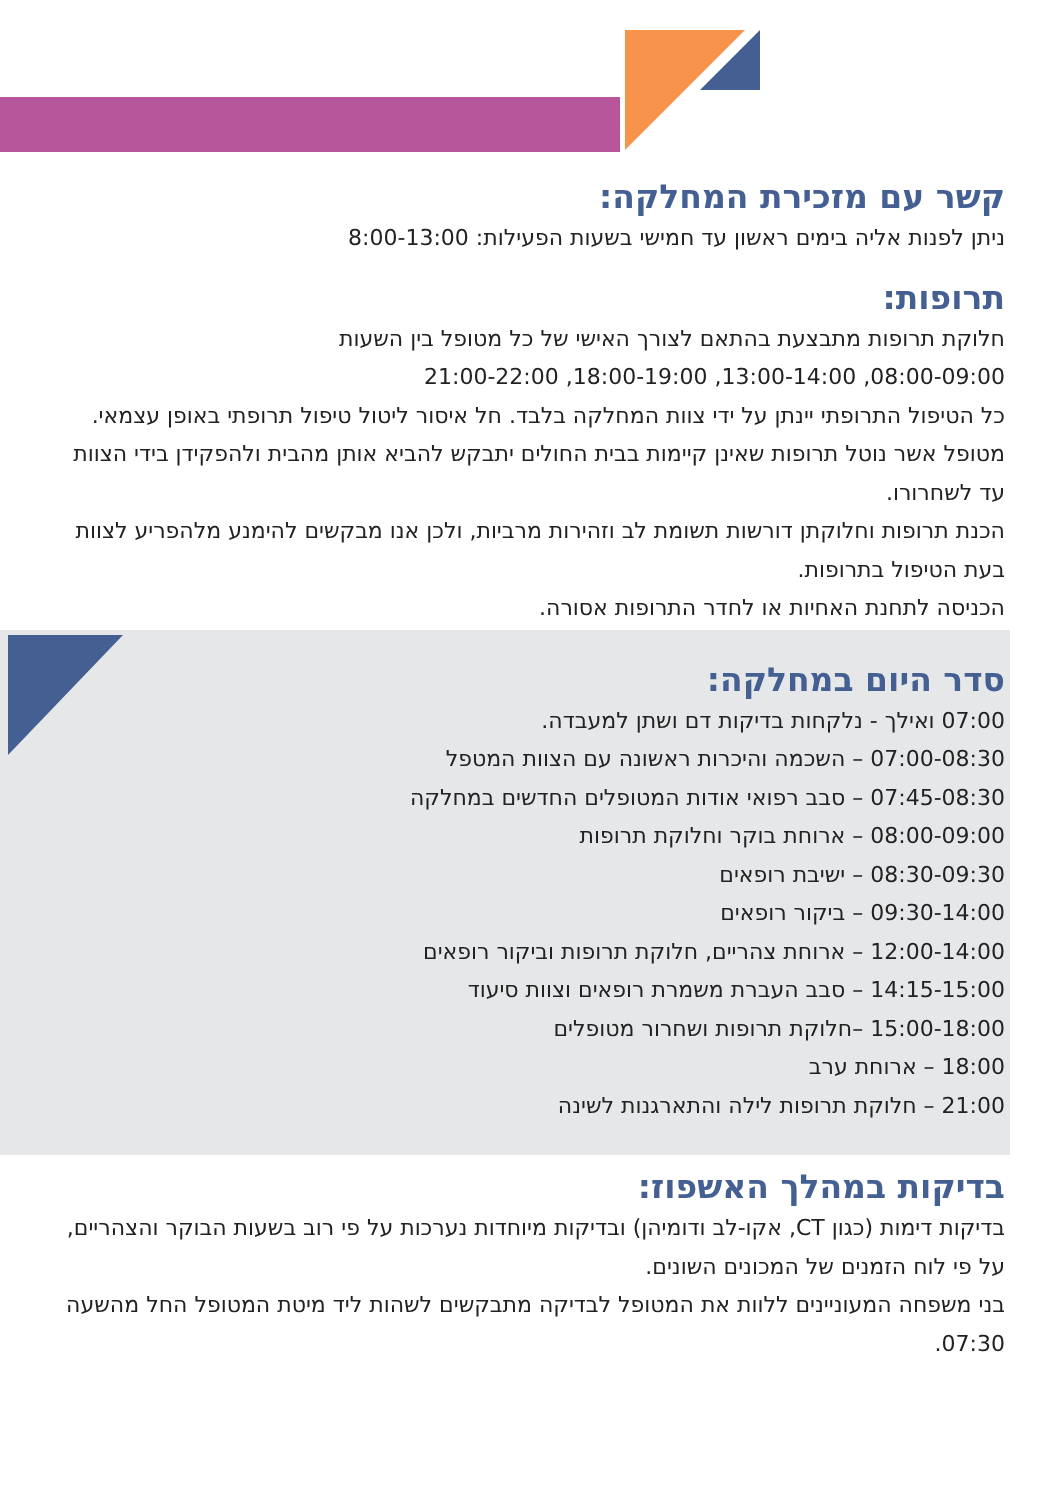קשר עם מזכירת המחלקה:
ניתן לפנות אליה בימים ראשון עד חמישי בשעות הפעילות: 8:00-13:00
תרופות:
חלוקת תרופות מתבצעת בהתאם לצורך האישי של כל מטופל בין השעות
08:00-09:00, 13:00-14:00, 18:00-19:00, 21:00-22:00
כל הטיפול התרופתי יינתן על ידי צוות המחלקה בלבד. חל איסור ליטול טיפול תרופתי באופן עצמאי. מטופל אשר נוטל תרופות שאינן קיימות בבית החולים יתבקש להביא אותן מהבית ולהפקידן בידי הצוות עד לשחרורו.
הכנת תרופות וחלוקתן דורשות תשומת לב וזהירות מרביות, ולכן אנו מבקשים להימנע מלהפריע לצוות בעת הטיפול בתרופות.
הכניסה לתחנת האחיות או לחדר התרופות אסורה.
סדר היום במחלקה:
07:00 ואילך - נלקחות בדיקות דם ושתן למעבדה.
07:00-08:30 – השכמה והיכרות ראשונה עם הצוות המטפל
07:45-08:30 – סבב רפואי אודות המטופלים החדשים במחלקה
08:00-09:00 – ארוחת בוקר וחלוקת תרופות
08:30-09:30 – ישיבת רופאים
09:30-14:00 – ביקור רופאים
12:00-14:00 – ארוחת צהריים, חלוקת תרופות וביקור רופאים
14:15-15:00 – סבב העברת משמרת רופאים וצוות סיעוד
15:00-18:00 –חלוקת תרופות ושחרור מטופלים
18:00 – ארוחת ערב
21:00 – חלוקת תרופות לילה והתארגנות לשינה
בדיקות במהלך האשפוז:
בדיקות דימות (כגון CT, אקו-לב ודומיהן) ובדיקות מיוחדות נערכות על פי רוב בשעות הבוקר והצהריים, על פי לוח הזמנים של המכונים השונים.
בני משפחה המעוניינים ללוות את המטופל לבדיקה מתבקשים לשהות ליד מיטת המטופל החל מהשעה 07:30.